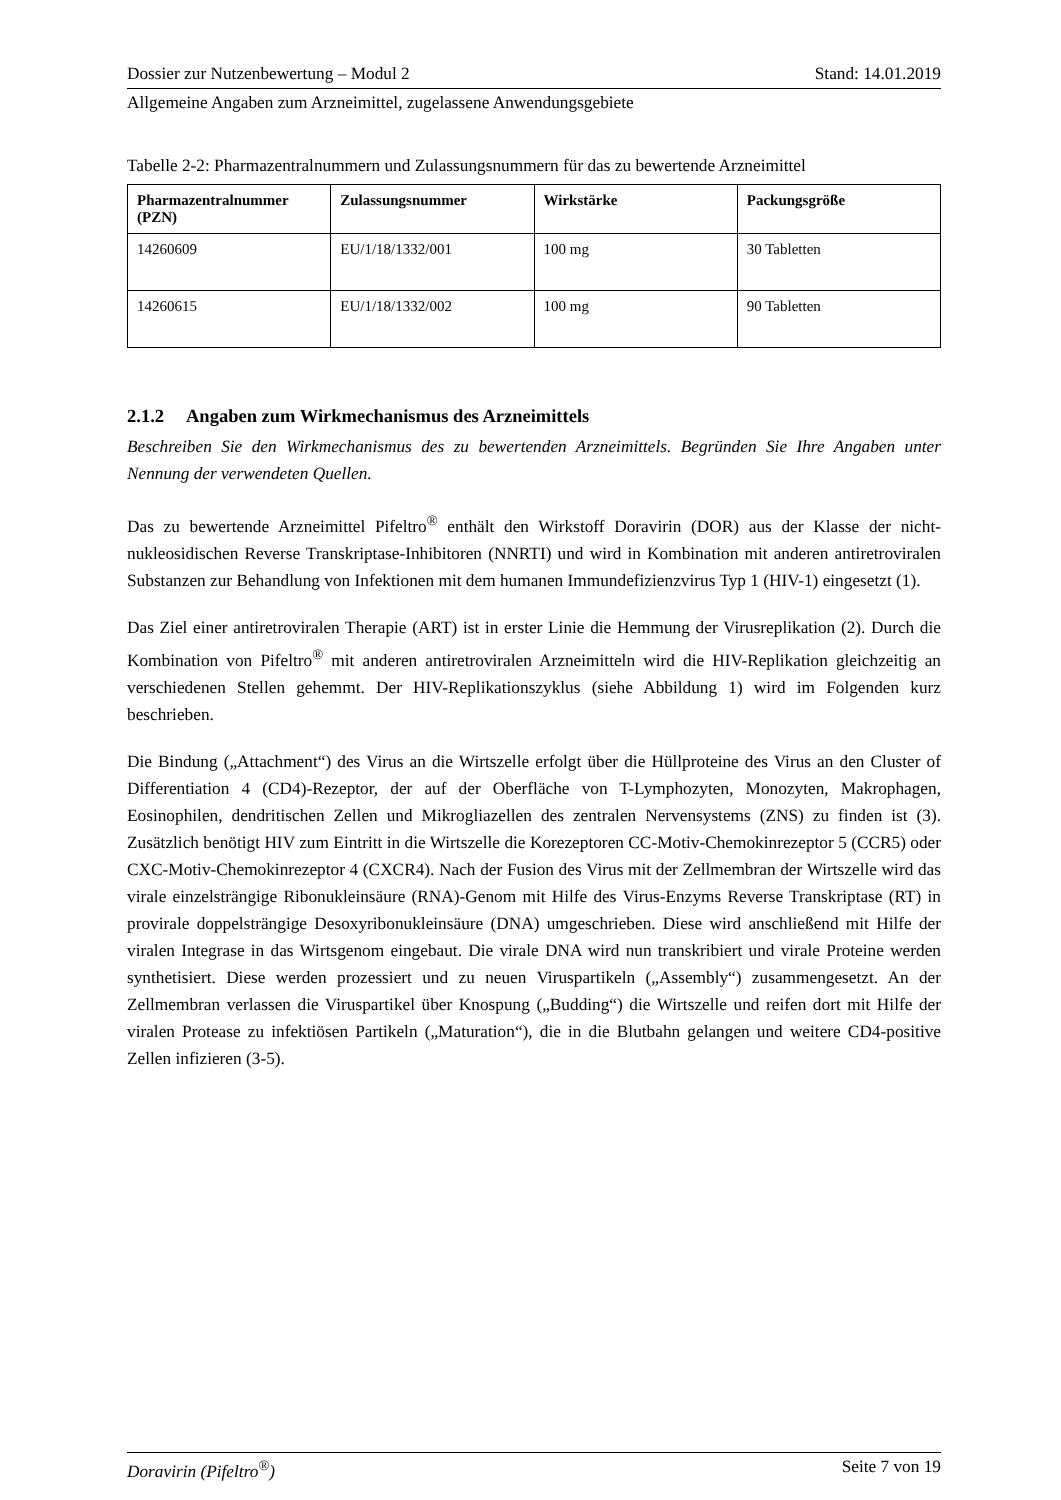Dossier zur Nutzenbewertung – Modul 2 Stand: 14.01.2019
Allgemeine Angaben zum Arzneimittel, zugelassene Anwendungsgebiete
Tabelle 2-2: Pharmazentralnummern und Zulassungsnummern für das zu bewertende Arzneimittel
| Pharmazentralnummer (PZN) | Zulassungsnummer | Wirkstärke | Packungsgröße |
| --- | --- | --- | --- |
| 14260609 | EU/1/18/1332/001 | 100 mg | 30 Tabletten |
| 14260615 | EU/1/18/1332/002 | 100 mg | 90 Tabletten |
2.1.2 Angaben zum Wirkmechanismus des Arzneimittels
Beschreiben Sie den Wirkmechanismus des zu bewertenden Arzneimittels. Begründen Sie Ihre Angaben unter Nennung der verwendeten Quellen.
Das zu bewertende Arzneimittel Pifeltro<sup>®</sup> enthält den Wirkstoff Doravirin (DOR) aus der Klasse der nicht-nukleosidischen Reverse Transkriptase-Inhibitoren (NNRTI) und wird in Kombination mit anderen antiretroviralen Substanzen zur Behandlung von Infektionen mit dem humanen Immundefizienzvirus Typ 1 (HIV-1) eingesetzt (1).
Das Ziel einer antiretroviralen Therapie (ART) ist in erster Linie die Hemmung der Virusreplikation (2). Durch die Kombination von Pifeltro<sup>®</sup> mit anderen antiretroviralen Arzneimitteln wird die HIV-Replikation gleichzeitig an verschiedenen Stellen gehemmt. Der HIV-Replikationszyklus (siehe Abbildung 1) wird im Folgenden kurz beschrieben.
Die Bindung („Attachment“) des Virus an die Wirtszelle erfolgt über die Hüllproteine des Virus an den Cluster of Differentiation 4 (CD4)-Rezeptor, der auf der Oberfläche von T-Lymphozyten, Monozyten, Makrophagen, Eosinophilen, dendritischen Zellen und Mikrogliazellen des zentralen Nervensystems (ZNS) zu finden ist (3). Zusätzlich benötigt HIV zum Eintritt in die Wirtszelle die Korezeptoren CC-Motiv-Chemokinrezeptor 5 (CCR5) oder CXC-Motiv-Chemokinrezeptor 4 (CXCR4). Nach der Fusion des Virus mit der Zellmembran der Wirtszelle wird das virale einzelsträngige Ribonukleinsäure (RNA)-Genom mit Hilfe des Virus-Enzyms Reverse Transkriptase (RT) in provirale doppelsträngige Desoxyribonukleinsäure (DNA) umgeschrieben. Diese wird anschließend mit Hilfe der viralen Integrase in das Wirtsgenom eingebaut. Die virale DNA wird nun transkribiert und virale Proteine werden synthetisiert. Diese werden prozessiert und zu neuen Viruspartikeln („Assembly“) zusammengesetzt. An der Zellmembran verlassen die Viruspartikel über Knospung („Budding“) die Wirtszelle und reifen dort mit Hilfe der viralen Protease zu infektiösen Partikeln („Maturation“), die in die Blutbahn gelangen und weitere CD4-positive Zellen infizieren (3-5).
Doravirin (Pifeltro<sup>®</sup>) Seite 7 von 19